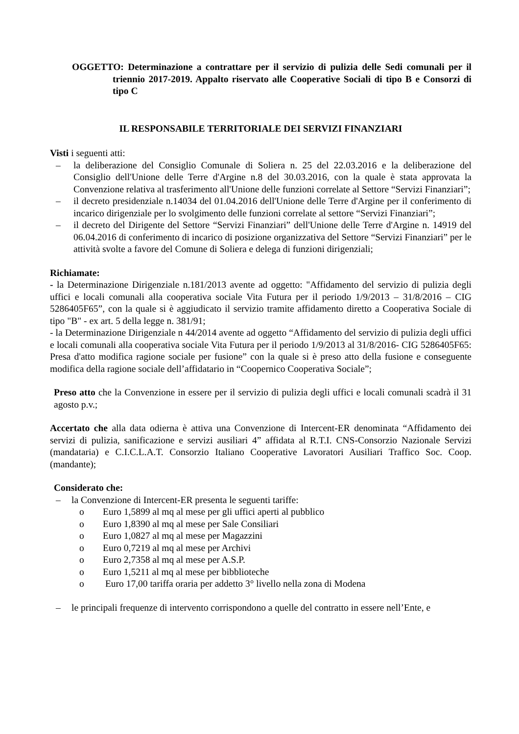OGGETTO: Determinazione a contrattare per il servizio di pulizia delle Sedi comunali per il triennio 2017-2019. Appalto riservato alle Cooperative Sociali di tipo B e Consorzi di tipo C
IL RESPONSABILE TERRITORIALE DEI SERVIZI FINANZIARI
Visti i seguenti atti:
– la deliberazione del Consiglio Comunale di Soliera n. 25 del 22.03.2016 e la deliberazione del Consiglio dell'Unione delle Terre d'Argine n.8 del 30.03.2016, con la quale è stata approvata la Convenzione relativa al trasferimento all'Unione delle funzioni correlate al Settore “Servizi Finanziari”;
– il decreto presidenziale n.14034 del 01.04.2016 dell'Unione delle Terre d'Argine per il conferimento di incarico dirigenziale per lo svolgimento delle funzioni correlate al settore “Servizi Finanziari”;
– il decreto del Dirigente del Settore “Servizi Finanziari” dell'Unione delle Terre d'Argine n. 14919 del 06.04.2016 di conferimento di incarico di posizione organizzativa del Settore “Servizi Finanziari” per le attività svolte a favore del Comune di Soliera e delega di funzioni dirigenziali;
Richiamate:
- la Determinazione Dirigenziale n.181/2013 avente ad oggetto: "Affidamento del servizio di pulizia degli uffici e locali comunali alla cooperativa sociale Vita Futura per il periodo 1/9/2013 – 31/8/2016 – CIG 5286405F65”, con la quale si è aggiudicato il servizio tramite affidamento diretto a Cooperativa Sociale di tipo "B" - ex art. 5 della legge n. 381/91;
- la Determinazione Dirigenziale n 44/2014 avente ad oggetto “Affidamento del servizio di pulizia degli uffici e locali comunali alla cooperativa sociale Vita Futura per il periodo 1/9/2013 al 31/8/2016- CIG 5286405F65: Presa d'atto modifica ragione sociale per fusione” con la quale si è preso atto della fusione e conseguente modifica della ragione sociale dell’affidatario in “Coopernico Cooperativa Sociale”;
Preso atto che la Convenzione in essere per il servizio di pulizia degli uffici e locali comunali scadrà il 31 agosto p.v.;
Accertato che alla data odierna è attiva una Convenzione di Intercent-ER denominata “Affidamento dei servizi di pulizia, sanificazione e servizi ausiliari 4” affidata al R.T.I. CNS-Consorzio Nazionale Servizi (mandataria) e C.I.C.L.A.T. Consorzio Italiano Cooperative Lavoratori Ausiliari Traffico Soc. Coop. (mandante);
Considerato che:
– la Convenzione di Intercent-ER presenta le seguenti tariffe:
o Euro 1,5899 al mq al mese per gli uffici aperti al pubblico
o Euro 1,8390 al mq al mese per Sale Consiliari
o Euro 1,0827 al mq al mese per Magazzini
o Euro 0,7219 al mq al mese per Archivi
o Euro 2,7358 al mq al mese per A.S.P.
o Euro 1,5211 al mq al mese per bibblioteche
o Euro 17,00 tariffa oraria per addetto 3° livello nella zona di Modena
– le principali frequenze di intervento corrispondono a quelle del contratto in essere nell’Ente, e